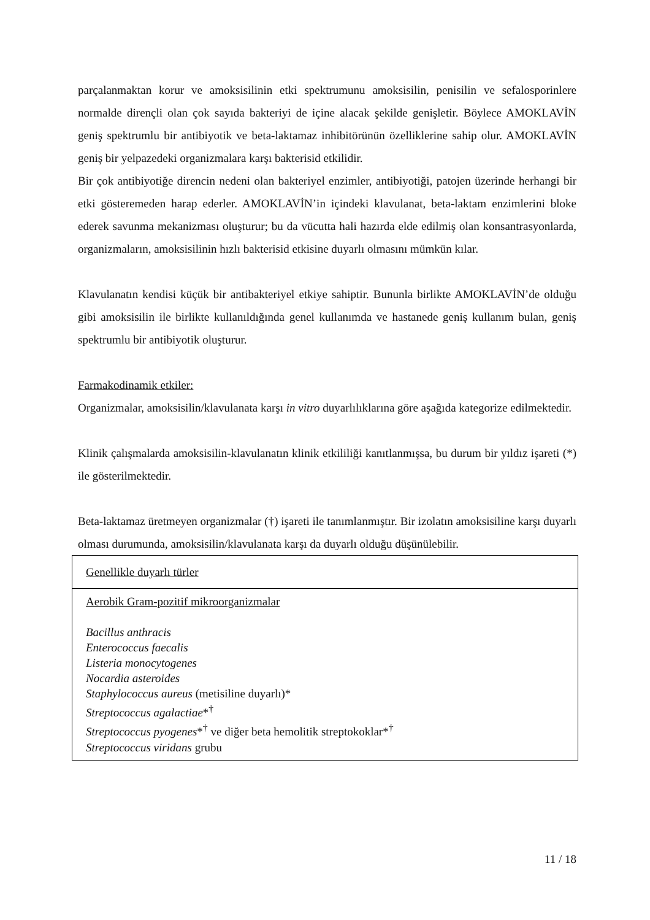parçalanmaktan korur ve amoksisilinin etki spektrumunu amoksisilin, penisilin ve sefalosporinlere normalde dirençli olan çok sayıda bakteriyi de içine alacak şekilde genişletir. Böylece AMOKLAVİN geniş spektrumlu bir antibiyotik ve beta-laktamaz inhibitörünün özelliklerine sahip olur. AMOKLAVİN geniş bir yelpazedeki organizmalara karşı bakterisid etkilidir.
Bir çok antibiyotiğe direncin nedeni olan bakteriyel enzimler, antibiyotiği, patojen üzerinde herhangi bir etki gösteremeden harap ederler. AMOKLAVİN’in içindeki klavulanat, beta-laktam enzimlerini bloke ederek savunma mekanizması oluşturur; bu da vücutta hali hazırda elde edilmiş olan konsantrasyonlarda, organizmaların, amoksisilinin hızlı bakterisid etkisine duyarlı olmasını mümkün kılar.
Klavulanatın kendisi küçük bir antibakteriyel etkiye sahiptir. Bununla birlikte AMOKLAVİN’de olduğu gibi amoksisilin ile birlikte kullanıldığında genel kullanımda ve hastanede geniş kullanım bulan, geniş spektrumlu bir antibiyotik oluşturur.
Farmakodinamik etkiler:
Organizmalar, amoksisilin/klavulanata karşı in vitro duyarlılıklarına göre aşağıda kategorize edilmektedir.
Klinik çalışmalarda amoksisilin-klavulanatın klinik etkililiği kanıtlanmışsa, bu durum bir yıldız işareti (*) ile gösterilmektedir.
Beta-laktamaz üretmeyen organizmalar (†) işareti ile tanımlanmıştır. Bir izolatın amoksisiline karşı duyarlı olması durumunda, amoksisilin/klavulanata karşı da duyarlı olduğu düşünülebilir.
| Genellikle duyarlı türler |
| Aerobik Gram-pozitif mikroorganizmalar Bacillus anthracis Enterococcus faecalis Listeria monocytogenes Nocardia asteroides Staphylococcus aureus (metisiline duyarlı)* Streptococcus agalactiae *<sup>†</sup> Streptococcus pyogenes *<sup>†</sup> ve diğer beta hemolitik streptokoklar*<sup>†</sup> Streptococcus viridans grubu |
11 / 18